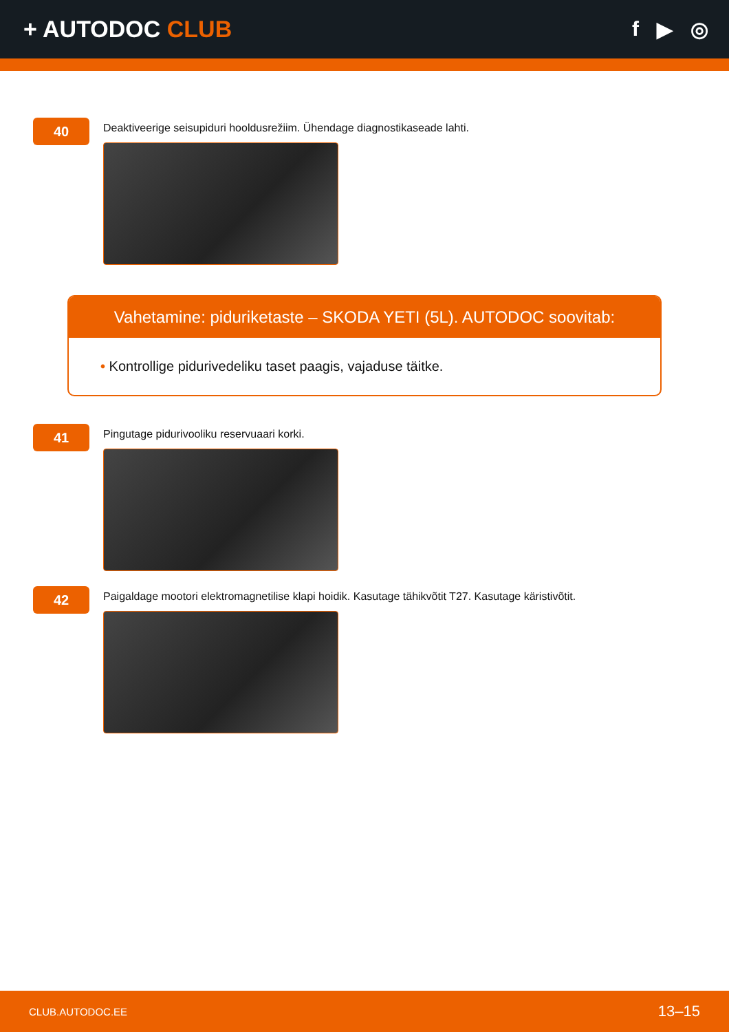+ AUTODOC CLUB f ▶ ◎
40
Deaktiveerige seisupiduri hooldusrežiim. Ühendage diagnostikaseade lahti.
Vahetamine: piduriketaste – SKODA YETI (5L). AUTODOC soovitab:
• Kontrollige pidurivedeliku taset paagis, vajaduse täitke.
41
Pingutage pidurivooliku reservuaari korki.
42
Paigaldage mootori elektromagnetilise klapi hoidik. Kasutage tähikvõtit T27. Kasutage käristivõtit.
CLUB.AUTODOC.EE 13–15